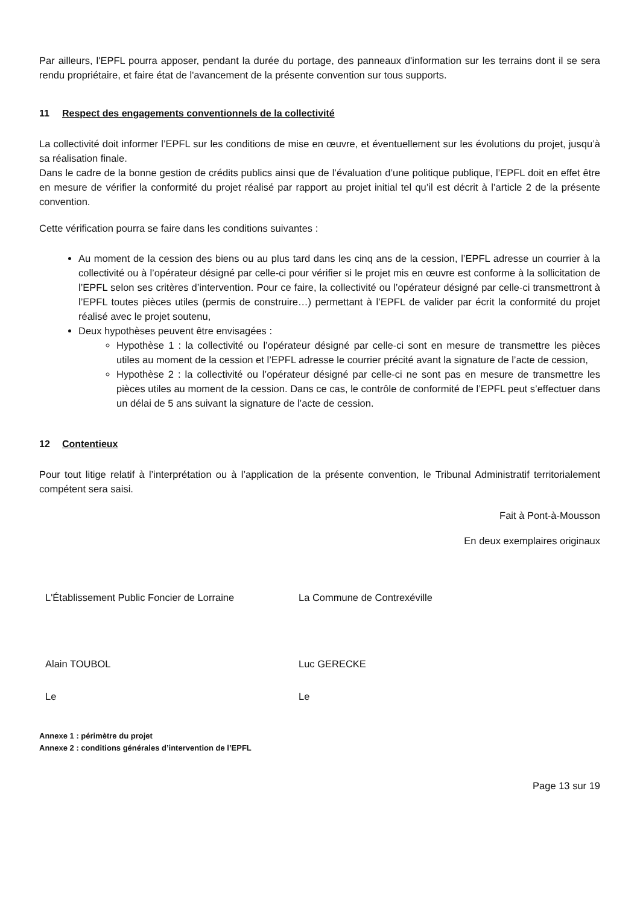Par ailleurs, l'EPFL pourra apposer, pendant la durée du portage, des panneaux d'information sur les terrains dont il se sera rendu propriétaire, et faire état de l'avancement de la présente convention sur tous supports.
11 Respect des engagements conventionnels de la collectivité
La collectivité doit informer l’EPFL sur les conditions de mise en œuvre, et éventuellement sur les évolutions du projet, jusqu’à sa réalisation finale.
Dans le cadre de la bonne gestion de crédits publics ainsi que de l’évaluation d’une politique publique, l’EPFL doit en effet être en mesure de vérifier la conformité du projet réalisé par rapport au projet initial tel qu’il est décrit à l’article 2 de la présente convention.
Cette vérification pourra se faire dans les conditions suivantes :
Au moment de la cession des biens ou au plus tard dans les cinq ans de la cession, l’EPFL adresse un courrier à la collectivité ou à l’opérateur désigné par celle-ci pour vérifier si le projet mis en œuvre est conforme à la sollicitation de l’EPFL selon ses critères d’intervention. Pour ce faire, la collectivité ou l’opérateur désigné par celle-ci transmettront à l’EPFL toutes pièces utiles (permis de construire…) permettant à l’EPFL de valider par écrit la conformité du projet réalisé avec le projet soutenu,
Deux hypothèses peuvent être envisagées :
Hypothèse 1 : la collectivité ou l’opérateur désigné par celle-ci sont en mesure de transmettre les pièces utiles au moment de la cession et l’EPFL adresse le courrier précité avant la signature de l’acte de cession,
Hypothèse 2 : la collectivité ou l’opérateur désigné par celle-ci ne sont pas en mesure de transmettre les pièces utiles au moment de la cession. Dans ce cas, le contrôle de conformité de l’EPFL peut s’effectuer dans un délai de 5 ans suivant la signature de l’acte de cession.
12 Contentieux
Pour tout litige relatif à l’interprétation ou à l’application de la présente convention, le Tribunal Administratif territorialement compétent sera saisi.
Fait à Pont-à-Mousson
En deux exemplaires originaux
L'Établissement Public Foncier de Lorraine La Commune de Contrexéville
Alain TOUBOL Luc GERECKE
Le Le
Annexe 1 : périmètre du projet
Annexe 2 : conditions générales d’intervention de l’EPFL
Page 13 sur 19